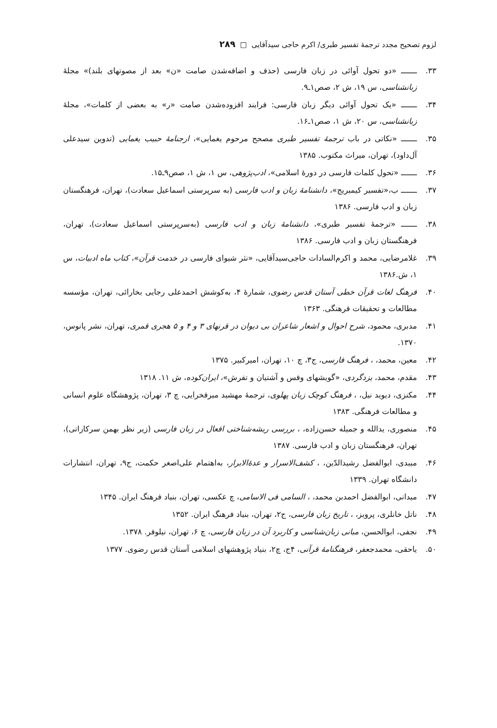لزوم تصحیح مجدد ترجمهٔ تفسیر طبری/ اکرم حاجی سیدآقایی □ ۲۸۹
۳۳. ـــــــ «دو تحول آوائی در زبان فارسی (حذف و اضافه‌شدن صامت «ن» بعد از مصوتهای بلند)» مجلهٔ زبانشناسی، س ۱۹، ش ۲، صص۱ـ۹.
۳۴. ـــــــ «یک تحول آوائی دیگر زبان فارسی: فرایند افزوده‌شدن صامت «ر» به بعضی از کلمات»، مجلهٔ زبانشناسی، س ۲۰، ش ۱، صص۱ـ۱۶.
۳۵. ـــــــ «نکاتی در باب ترجمهٔ تفسیر طبری مصحح مرحوم یغمایی»، ارجنامهٔ حبیب یغمایی (تدوین سیدعلی آل‌داود)، تهران، میراث مکتوب. ۱۳۸۵
۳۶. ـــــــ «تحول کلمات فارسی در دورهٔ اسلامی»، ادب‌پژوهی، س ۱، ش ۱، صص۹ـ۱۵.
۳۷. ـــــــ ب،«تفسیر کیمبریج»، دانشنامهٔ زبان و ادب فارسی (به سرپرستی اسماعیل سعادت)، تهران، فرهنگستان زبان و ادب فارسی. ۱۳۸۶
۳۸. ـــــــ «ترجمهٔ تفسیر طبری»، دانشنامهٔ زبان و ادب فارسی (به‌سرپرستی اسماعیل سعادت)، تهران، فرهنگستان زبان و ادب فارسی. ۱۳۸۶
۳۹. غلامرضایی، محمد و اکرم‌السادات حاجی‌سیدآقایی، «نثر شیوای فارسی در خدمت قرآن»، کتاب ماه ادبیات، س ۱، ش.۱۳۸۶
۴۰. فرهنگ لغات قرآن خطی آستان قدس رضوی، شمارهٔ ۴، به‌کوشش احمدعلی رجایی بخارائی، تهران، مؤسسه مطالعات و تحقیقات فرهنگی. ۱۳۶۳
۴۱. مدبری، محمود، شرح احوال و اشعار شاعران بی دیوان در قرنهای ۳ و ۴ و ۵ هجری قمری، تهران، نشر پانوس، ۱۳۷۰.
۴۲. معین، محمد، ، فرهنگ فارسی، ج۳، چ ۱۰، تهران، امیرکبیر. ۱۳۷۵
۴۳. مقدم، محمد، یزدگردی، «گویشهای وفس و آشتیان و تفرش»، ایران‌کوده، ش ۱۱. ۱۳۱۸
۴۴. مکنزی، دیوید نیل، ، فرهنگ کوچک زبان پهلوی، ترجمهٔ مهشید میرفخرایی، چ ۳، تهران، پژوهشگاه علوم انسانی و مطالعات فرهنگی. ۱۳۸۳
۴۵. منصوری، یدالله و جمیله حسن‌زاده، ، بررسی ریشه‌شناختی افعال در زبان فارسی (زیر نظر بهمن سرکاراتی)، تهران، فرهنگستان زبان و ادب فارسی. ۱۳۸۷
۴۶. میبدی، ابوالفضل رشیدالدّین، ، کشف‌الاسرار و عدهٔ‌الابرار، به‌اهتمام علی‌اصغر حکمت، ج۹، تهران، انتشارات دانشگاه تهران. ۱۳۳۹
۴۷. میدانی، ابوالفضل احمدبن محمد، ، السامی فی الاسامی، چ عکسی، تهران، بنیاد فرهنگ ایران. ۱۳۴۵
۴۸. ناتل خانلری، پرویز، ، تاریخ زبان فارسی، ج۲، تهران، بنیاد فرهنگ ایران. ۱۳۵۲
۴۹. نجفی، ابوالحسن، مبانی زبان‌شناسی و کاربرد آن در زبان فارسی، چ ۶، تهران، نیلوفر. ۱۳۷۸.
۵۰. یاحقی، محمدجعفر، فرهنگنامهٔ قرآنی، ۴ج، چ۲، بنیاد پژوهشهای اسلامی آستان قدس رضوی. ۱۳۷۷